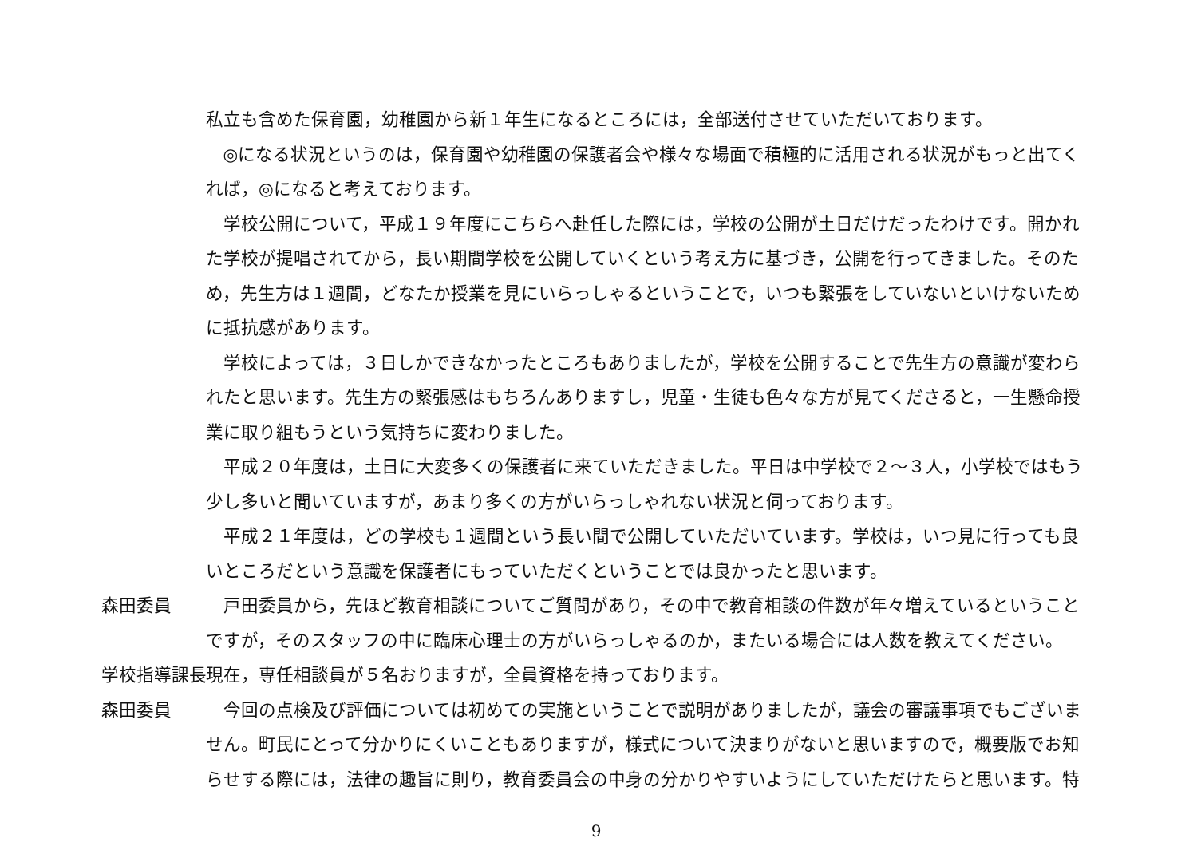私立も含めた保育園，幼稚園から新１年生になるところには，全部送付させていただいております。
◎になる状況というのは，保育園や幼稚園の保護者会や様々な場面で積極的に活用される状況がもっと出てくれば，◎になると考えております。
学校公開について，平成１９年度にこちらへ赴任した際には，学校の公開が土日だけだったわけです。開かれた学校が提唱されてから，長い期間学校を公開していくという考え方に基づき，公開を行ってきました。そのため，先生方は１週間，どなたか授業を見にいらっしゃるということで，いつも緊張をしていないといけないために抵抗感があります。
学校によっては，３日しかできなかったところもありましたが，学校を公開することで先生方の意識が変わられたと思います。先生方の緊張感はもちろんありますし，児童・生徒も色々な方が見てくださると，一生懸命授業に取り組もうという気持ちに変わりました。
平成２０年度は，土日に大変多くの保護者に来ていただきました。平日は中学校で２～３人，小学校ではもう少し多いと聞いていますが，あまり多くの方がいらっしゃれない状況と伺っております。
平成２１年度は，どの学校も１週間という長い間で公開していただいています。学校は，いつ見に行っても良いところだという意識を保護者にもっていただくということでは良かったと思います。
森田委員 戸田委員から，先ほど教育相談についてご質問があり，その中で教育相談の件数が年々増えているということですが，そのスタッフの中に臨床心理士の方がいらっしゃるのか，またいる場合には人数を教えてください。
学校指導課長 現在，専任相談員が５名おりますが，全員資格を持っております。
森田委員 今回の点検及び評価については初めての実施ということで説明がありましたが，議会の審議事項でもございません。町民にとって分かりにくいこともありますが，様式について決まりがないと思いますので，概要版でお知らせする際には，法律の趣旨に則り，教育委員会の中身の分かりやすいようにしていただけたらと思います。特
9